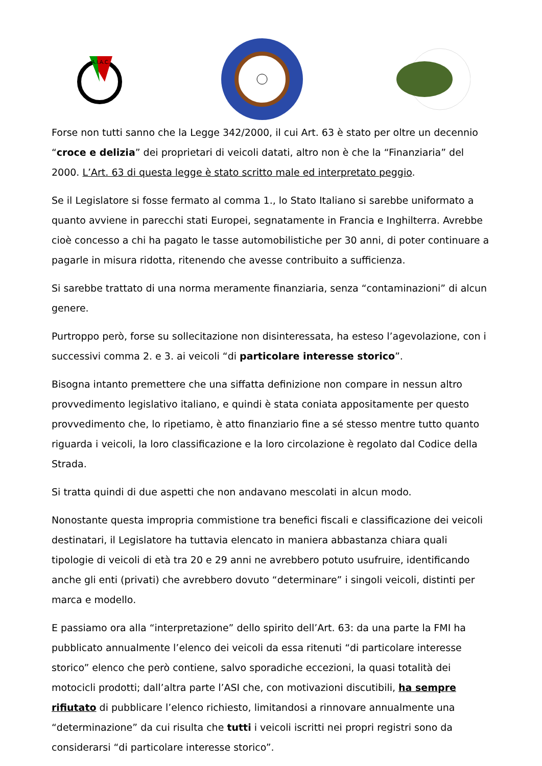A.I.A.C.
Forse non tutti sanno che la Legge 342/2000, il cui Art. 63 è stato per oltre un decennio “croce e delizia” dei proprietari di veicoli datati, altro non è che la “Finanziaria” del 2000. L’Art. 63 di questa legge è stato scritto male ed interpretato peggio.
Se il Legislatore si fosse fermato al comma 1., lo Stato Italiano si sarebbe uniformato a quanto avviene in parecchi stati Europei, segnatamente in Francia e Inghilterra. Avrebbe cioè concesso a chi ha pagato le tasse automobilistiche per 30 anni, di poter continuare a pagarle in misura ridotta, ritenendo che avesse contribuito a sufficienza.
Si sarebbe trattato di una norma meramente finanziaria, senza “contaminazioni” di alcun genere.
Purtroppo però, forse su sollecitazione non disinteressata, ha esteso l’agevolazione, con i successivi comma 2. e 3. ai veicoli “di particolare interesse storico”.
Bisogna intanto premettere che una siffatta definizione non compare in nessun altro provvedimento legislativo italiano, e quindi è stata coniata appositamente per questo provvedimento che, lo ripetiamo, è atto finanziario fine a sé stesso mentre tutto quanto riguarda i veicoli, la loro classificazione e la loro circolazione è regolato dal Codice della Strada.
Si tratta quindi di due aspetti che non andavano mescolati in alcun modo.
Nonostante questa impropria commistione tra benefici fiscali e classificazione dei veicoli destinatari, il Legislatore ha tuttavia elencato in maniera abbastanza chiara quali tipologie di veicoli di età tra 20 e 29 anni ne avrebbero potuto usufruire, identificando anche gli enti (privati) che avrebbero dovuto “determinare” i singoli veicoli, distinti per marca e modello.
E passiamo ora alla “interpretazione” dello spirito dell’Art. 63: da una parte la FMI ha pubblicato annualmente l’elenco dei veicoli da essa ritenuti “di particolare interesse storico” elenco che però contiene, salvo sporadiche eccezioni, la quasi totalità dei motocicli prodotti; dall’altra parte l’ASI che, con motivazioni discutibili, ha sempre rifiutato di pubblicare l’elenco richiesto, limitandosi a rinnovare annualmente una “determinazione” da cui risulta che tutti i veicoli iscritti nei propri registri sono da considerarsi “di particolare interesse storico”.